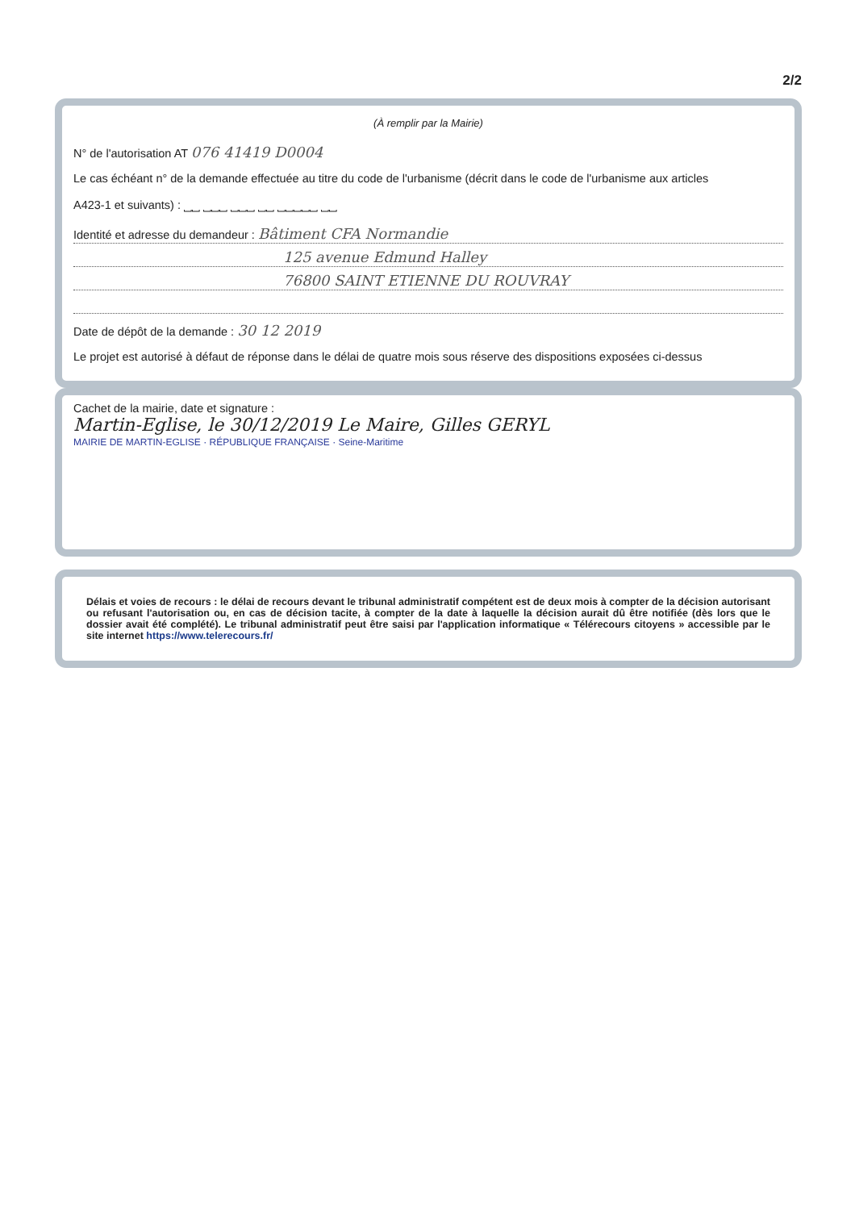2/2
(À remplir par la Mairie)
N° de l'autorisation AT 076 41419 D0004
Le cas échéant n° de la demande effectuée au titre du code de l'urbanisme (décrit dans le code de l'urbanisme aux articles
A423-1 et suivants) : ⎵⎵ ⎵⎵⎵ ⎵⎵⎵ ⎵⎵ ⎵⎵⎵⎵⎵ ⎵⎵
Identité et adresse du demandeur : Bâtiment CFA Normandie
125 avenue Edmund Halley
76800 SAINT ETIENNE DU ROUVRAY
Date de dépôt de la demande : 30 12 2019
Le projet est autorisé à défaut de réponse dans le délai de quatre mois sous réserve des dispositions exposées ci-dessus
Cachet de la mairie, date et signature :
Martin-Eglise, le 30/12/2019 Le Maire, Gilles GERYL
MAIRIE DE MARTIN-EGLISE · RÉPUBLIQUE FRANÇAISE · Seine-Maritime
Délais et voies de recours : le délai de recours devant le tribunal administratif compétent est de deux mois à compter de la décision autorisant ou refusant l'autorisation ou, en cas de décision tacite, à compter de la date à laquelle la décision aurait dû être notifiée (dès lors que le dossier avait été complété). Le tribunal administratif peut être saisi par l'application informatique « Télérecours citoyens » accessible par le site internet https://www.telerecours.fr/